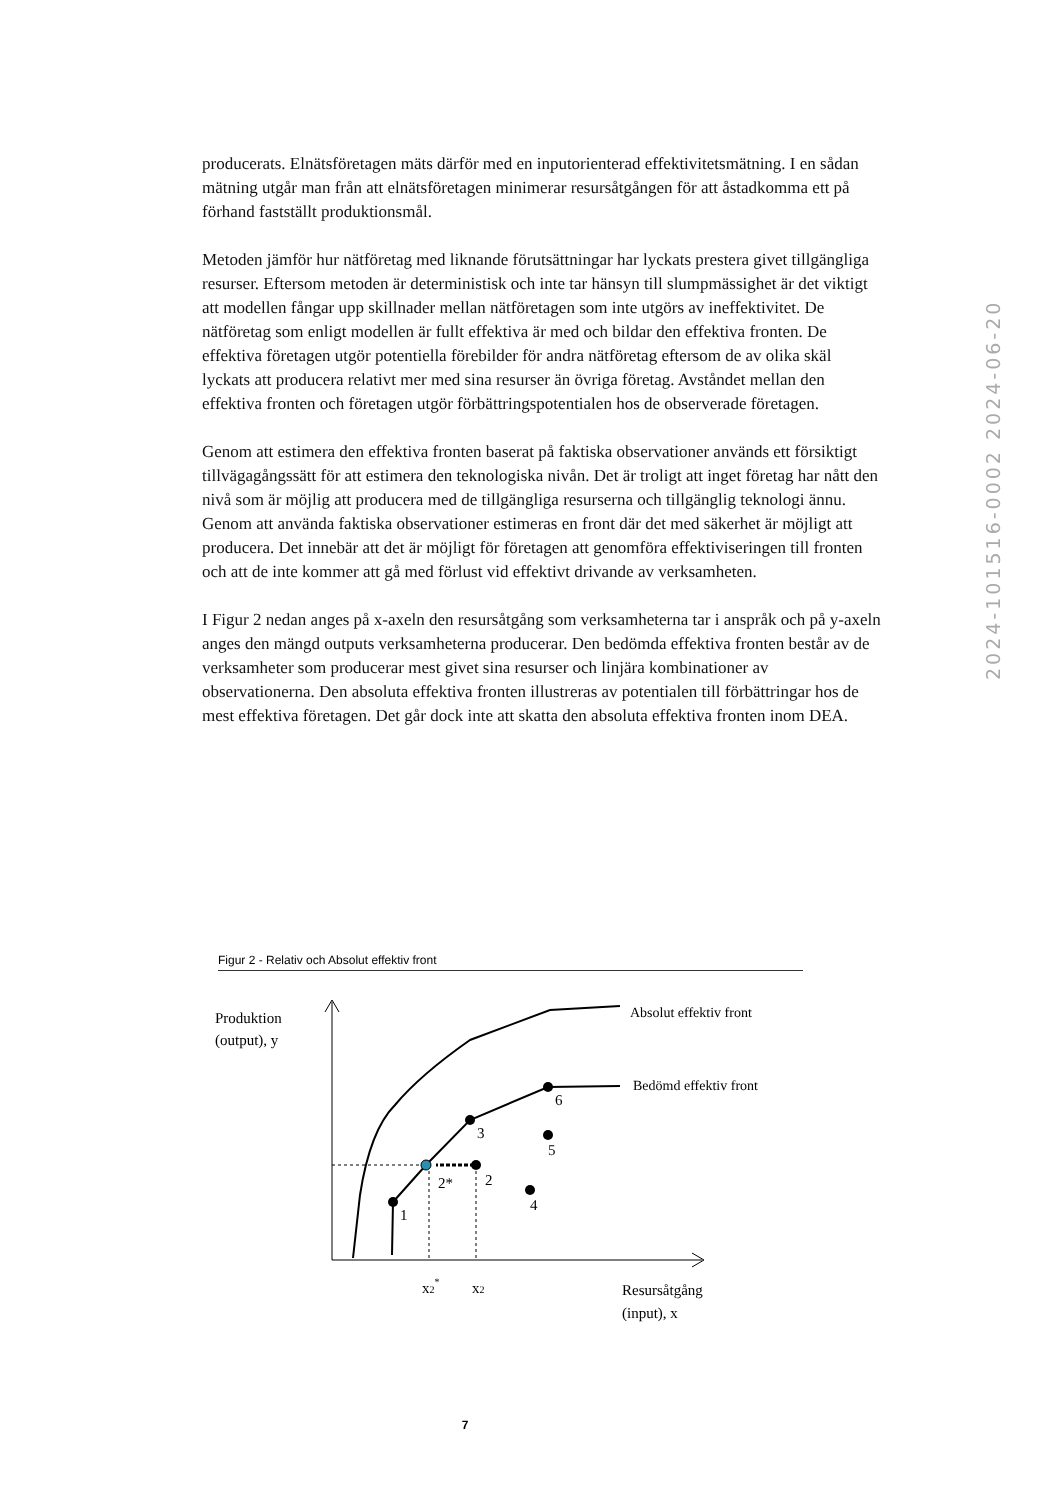producerats. Elnätsföretagen mäts därför med en inputorienterad effektivitetsmätning. I en sådan mätning utgår man från att elnätsföretagen minimerar resursåtgången för att åstadkomma ett på förhand fastställt produktionsmål.
Metoden jämför hur nätföretag med liknande förutsättningar har lyckats prestera givet tillgängliga resurser. Eftersom metoden är deterministisk och inte tar hänsyn till slumpmässighet är det viktigt att modellen fångar upp skillnader mellan nätföretagen som inte utgörs av ineffektivitet. De nätföretag som enligt modellen är fullt effektiva är med och bildar den effektiva fronten. De effektiva företagen utgör potentiella förebilder för andra nätföretag eftersom de av olika skäl lyckats att producera relativt mer med sina resurser än övriga företag. Avståndet mellan den effektiva fronten och företagen utgör förbättringspotentialen hos de observerade företagen.
Genom att estimera den effektiva fronten baserat på faktiska observationer används ett försiktigt tillvägagångssätt för att estimera den teknologiska nivån. Det är troligt att inget företag har nått den nivå som är möjlig att producera med de tillgängliga resurserna och tillgänglig teknologi ännu. Genom att använda faktiska observationer estimeras en front där det med säkerhet är möjligt att producera. Det innebär att det är möjligt för företagen att genomföra effektiviseringen till fronten och att de inte kommer att gå med förlust vid effektivt drivande av verksamheten.
I Figur 2 nedan anges på x-axeln den resursåtgång som verksamheterna tar i anspråk och på y-axeln anges den mängd outputs verksamheterna producerar. Den bedömda effektiva fronten består av de verksamheter som producerar mest givet sina resurser och linjära kombinationer av observationerna. Den absoluta effektiva fronten illustreras av potentialen till förbättringar hos de mest effektiva företagen. Det går dock inte att skatta den absoluta effektiva fronten inom DEA.
2024-101516-0002 2024-06-20
Figur 2 - Relativ och Absolut effektiv front
Produktion
(output), y
1
2*
2
3
4
5
6
Absolut effektiv front
Bedömd effektiv front
x2*
x2
Resursåtgång
(input), x
7